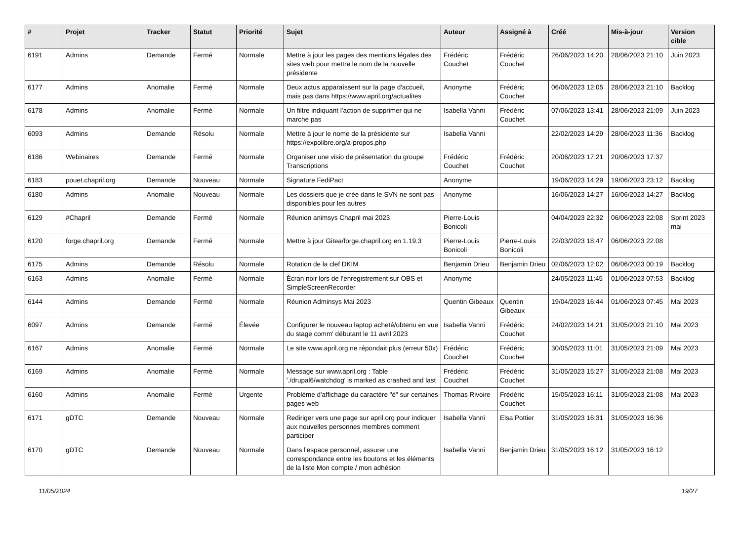| # | Projet | Tracker | Statut | Priorité | Sujet | Auteur | Assigné à | Créé | Mis-à-jour | Version cible |
| --- | --- | --- | --- | --- | --- | --- | --- | --- | --- | --- |
| 6191 | Admins | Demande | Fermé | Normale | Mettre à jour les pages des mentions légales des sites web pour mettre le nom de la nouvelle présidente | Frédéric Couchet | Frédéric Couchet | 26/06/2023 14:20 | 28/06/2023 21:10 | Juin 2023 |
| 6177 | Admins | Anomalie | Fermé | Normale | Deux actus apparaîssent sur la page d'accueil, mais pas dans https://www.april.org/actualites | Anonyme | Frédéric Couchet | 06/06/2023 12:05 | 28/06/2023 21:10 | Backlog |
| 6178 | Admins | Anomalie | Fermé | Normale | Un filtre indiquant l'action de supprimer qui ne marche pas | Isabella Vanni | Frédéric Couchet | 07/06/2023 13:41 | 28/06/2023 21:09 | Juin 2023 |
| 6093 | Admins | Demande | Résolu | Normale | Mettre à jour le nome de la présidente sur https://expolibre.org/a-propos.php | Isabella Vanni | | 22/02/2023 14:29 | 28/06/2023 11:36 | Backlog |
| 6186 | Webinaires | Demande | Fermé | Normale | Organiser une visio de présentation du groupe Transcriptions | Frédéric Couchet | Frédéric Couchet | 20/06/2023 17:21 | 20/06/2023 17:37 | |
| 6183 | pouet.chapril.org | Demande | Nouveau | Normale | Signature FediPact | Anonyme | | 19/06/2023 14:29 | 19/06/2023 23:12 | Backlog |
| 6180 | Admins | Anomalie | Nouveau | Normale | Les dossiers que je crée dans le SVN ne sont pas disponibles pour les autres | Anonyme | | 16/06/2023 14:27 | 16/06/2023 14:27 | Backlog |
| 6129 | #Chapril | Demande | Fermé | Normale | Réunion animsys Chapril mai 2023 | Pierre-Louis Bonicoli | | 04/04/2023 22:32 | 06/06/2023 22:08 | Sprint 2023 mai |
| 6120 | forge.chapril.org | Demande | Fermé | Normale | Mettre à jour Gitea/forge.chapril.org en 1.19.3 | Pierre-Louis Bonicoli | Pierre-Louis Bonicoli | 22/03/2023 18:47 | 06/06/2023 22:08 | |
| 6175 | Admins | Demande | Résolu | Normale | Rotation de la clef DKIM | Benjamin Drieu | Benjamin Drieu | 02/06/2023 12:02 | 06/06/2023 00:19 | Backlog |
| 6163 | Admins | Anomalie | Fermé | Normale | Écran noir lors de l'enregistrement sur OBS et SimpleScreenRecorder | Anonyme | | 24/05/2023 11:45 | 01/06/2023 07:53 | Backlog |
| 6144 | Admins | Demande | Fermé | Normale | Réunion Adminsys Mai 2023 | Quentin Gibeaux | Quentin Gibeaux | 19/04/2023 16:44 | 01/06/2023 07:45 | Mai 2023 |
| 6097 | Admins | Demande | Fermé | Élevée | Configurer le nouveau laptop acheté/obtenu en vue du stage comm' débutant le 11 avril 2023 | Isabella Vanni | Frédéric Couchet | 24/02/2023 14:21 | 31/05/2023 21:10 | Mai 2023 |
| 6167 | Admins | Anomalie | Fermé | Normale | Le site www.april.org ne répondait plus (erreur 50x) | Frédéric Couchet | Frédéric Couchet | 30/05/2023 11:01 | 31/05/2023 21:09 | Mai 2023 |
| 6169 | Admins | Anomalie | Fermé | Normale | Message sur www.april.org : Table './drupal6/watchdog' is marked as crashed and last | Frédéric Couchet | Frédéric Couchet | 31/05/2023 15:27 | 31/05/2023 21:08 | Mai 2023 |
| 6160 | Admins | Anomalie | Fermé | Urgente | Problème d'affichage du caractère "é" sur certaines pages web | Thomas Rivoire | Frédéric Couchet | 15/05/2023 16:11 | 31/05/2023 21:08 | Mai 2023 |
| 6171 | gDTC | Demande | Nouveau | Normale | Rediriger vers une page sur april.org pour indiquer aux nouvelles personnes membres comment participer | Isabella Vanni | Elsa Pottier | 31/05/2023 16:31 | 31/05/2023 16:36 | |
| 6170 | gDTC | Demande | Nouveau | Normale | Dans l'espace personnel, assurer une correspondance entre les boutons et les éléments de la liste Mon compte / mon adhésion | Isabella Vanni | Benjamin Drieu | 31/05/2023 16:12 | 31/05/2023 16:12 | |
11/05/2024 19/27